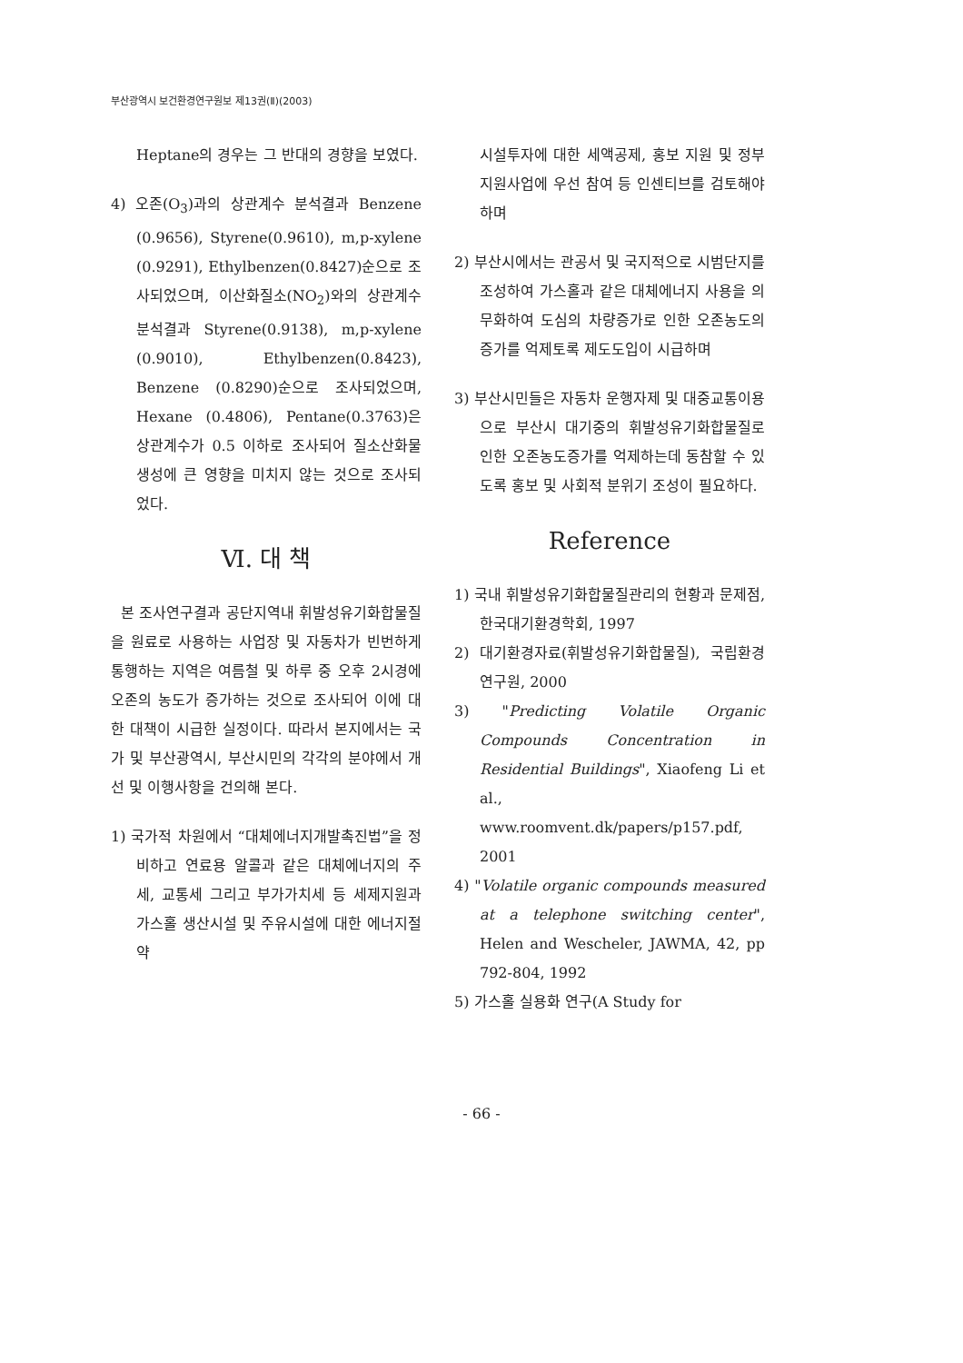부산광역시 보건환경연구원보 제13권(Ⅱ)(2003)
Heptane의 경우는 그 반대의 경향을 보였다.
4) 오존(O<sub>3</sub>)과의 상관계수 분석결과 Benzene (0.9656), Styrene(0.9610), m,p-xylene (0.9291), Ethylbenzen(0.8427)순으로 조사되었으며, 이산화질소(NO<sub>2</sub>)와의 상관계수 분석결과 Styrene(0.9138), m,p-xylene (0.9010), Ethylbenzen(0.8423), Benzene (0.8290)순으로 조사되었으며, Hexane (0.4806), Pentane(0.3763)은 상관계수가 0.5 이하로 조사되어 질소산화물 생성에 큰 영향을 미치지 않는 것으로 조사되었다.
Ⅵ. 대 책
본 조사연구결과 공단지역내 휘발성유기화합물질을 원료로 사용하는 사업장 및 자동차가 빈번하게 통행하는 지역은 여름철 및 하루 중 오후 2시경에 오존의 농도가 증가하는 것으로 조사되어 이에 대한 대책이 시급한 실정이다. 따라서 본지에서는 국가 및 부산광역시, 부산시민의 각각의 분야에서 개선 및 이행사항을 건의해 본다.
1) 국가적 차원에서 “대체에너지개발촉진법”을 정비하고 연료용 알콜과 같은 대체에너지의 주세, 교통세 그리고 부가가치세 등 세제지원과 가스홀 생산시설 및 주유시설에 대한 에너지절약
시설투자에 대한 세액공제, 홍보 지원 및 정부지원사업에 우선 참여 등 인센티브를 검토해야 하며
2) 부산시에서는 관공서 및 국지적으로 시범단지를 조성하여 가스홀과 같은 대체에너지 사용을 의무화하여 도심의 차량증가로 인한 오존농도의 증가를 억제토록 제도도입이 시급하며
3) 부산시민들은 자동차 운행자제 및 대중교통이용으로 부산시 대기중의 휘발성유기화합물질로 인한 오존농도증가를 억제하는데 동참할 수 있도록 홍보 및 사회적 분위기 조성이 필요하다.
Reference
1) 국내 휘발성유기화합물질관리의 현황과 문제점, 한국대기환경학회, 1997
2) 대기환경자료(휘발성유기화합물질), 국립환경연구원, 2000
3) "Predicting Volatile Organic Compounds Concentration in Residential Buildings", Xiaofeng Li et al., www.roomvent.dk/papers/p157.pdf, 2001
4) "Volatile organic compounds measured at a telephone switching center", Helen and Wescheler, JAWMA, 42, pp 792-804, 1992
5) 가스홀 실용화 연구(A Study for
- 66 -